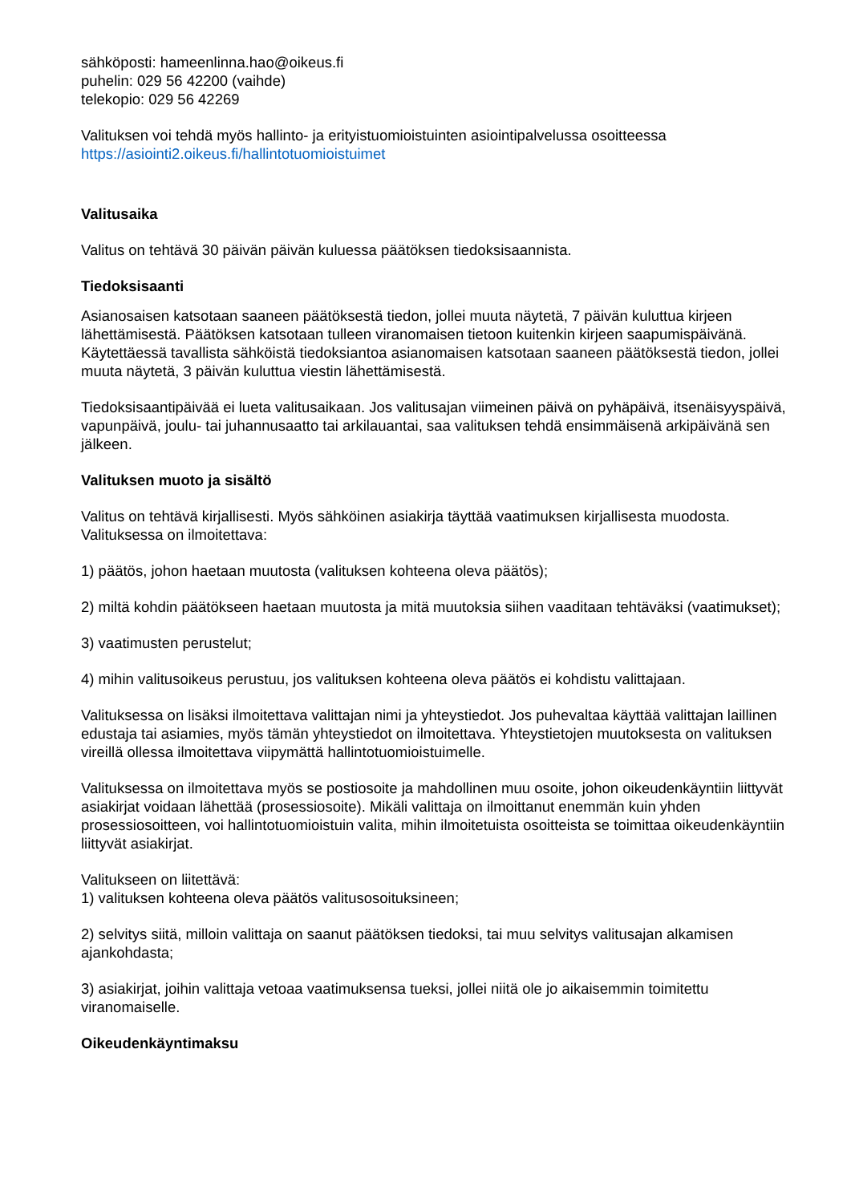sähköposti: hameenlinna.hao@oikeus.fi
puhelin: 029 56 42200 (vaihde)
telekopio: 029 56 42269
Valituksen voi tehdä myös hallinto- ja erityistuomioistuinten asiointipalvelussa osoitteessa
https://asiointi2.oikeus.fi/hallintotuomioistuimet
Valitusaika
Valitus on tehtävä 30 päivän päivän kuluessa päätöksen tiedoksisaannista.
Tiedoksisaanti
Asianosaisen katsotaan saaneen päätöksestä tiedon, jollei muuta näytetä, 7 päivän kuluttua kirjeen lähettämisestä. Päätöksen katsotaan tulleen viranomaisen tietoon kuitenkin kirjeen saapumispäivänä. Käytettäessä tavallista sähköistä tiedoksiantoa asianomaisen katsotaan saaneen päätöksestä tiedon, jollei muuta näytetä, 3 päivän kuluttua viestin lähettämisestä.
Tiedoksisaantipäivää ei lueta valitusaikaan. Jos valitusajan viimeinen päivä on pyhäpäivä, itsenäisyyspäivä, vapunpäivä, joulu- tai juhannusaatto tai arkilauantai, saa valituksen tehdä ensimmäisenä arkipäivänä sen jälkeen.
Valituksen muoto ja sisältö
Valitus on tehtävä kirjallisesti. Myös sähköinen asiakirja täyttää vaatimuksen kirjallisesta muodosta. Valituksessa on ilmoitettava:
1) päätös, johon haetaan muutosta (valituksen kohteena oleva päätös);
2) miltä kohdin päätökseen haetaan muutosta ja mitä muutoksia siihen vaaditaan tehtäväksi (vaatimukset);
3) vaatimusten perustelut;
4) mihin valitusoikeus perustuu, jos valituksen kohteena oleva päätös ei kohdistu valittajaan.
Valituksessa on lisäksi ilmoitettava valittajan nimi ja yhteystiedot. Jos puhevaltaa käyttää valittajan laillinen edustaja tai asiamies, myös tämän yhteystiedot on ilmoitettava. Yhteystietojen muutoksesta on valituksen vireillä ollessa ilmoitettava viipymättä hallintotuomioistuimelle.
Valituksessa on ilmoitettava myös se postiosoite ja mahdollinen muu osoite, johon oikeudenkäyntiin liittyvät asiakirjat voidaan lähettää (prosessiosoite). Mikäli valittaja on ilmoittanut enemmän kuin yhden prosessiosoitteen, voi hallintotuomioistuin valita, mihin ilmoitetuista osoitteista se toimittaa oikeudenkäyntiin liittyvät asiakirjat.
Valitukseen on liitettävä:
1) valituksen kohteena oleva päätös valitusosoituksineen;
2) selvitys siitä, milloin valittaja on saanut päätöksen tiedoksi, tai muu selvitys valitusajan alkamisen ajankohdasta;
3) asiakirjat, joihin valittaja vetoaa vaatimuksensa tueksi, jollei niitä ole jo aikaisemmin toimitettu viranomaiselle.
Oikeudenkäyntimaksu